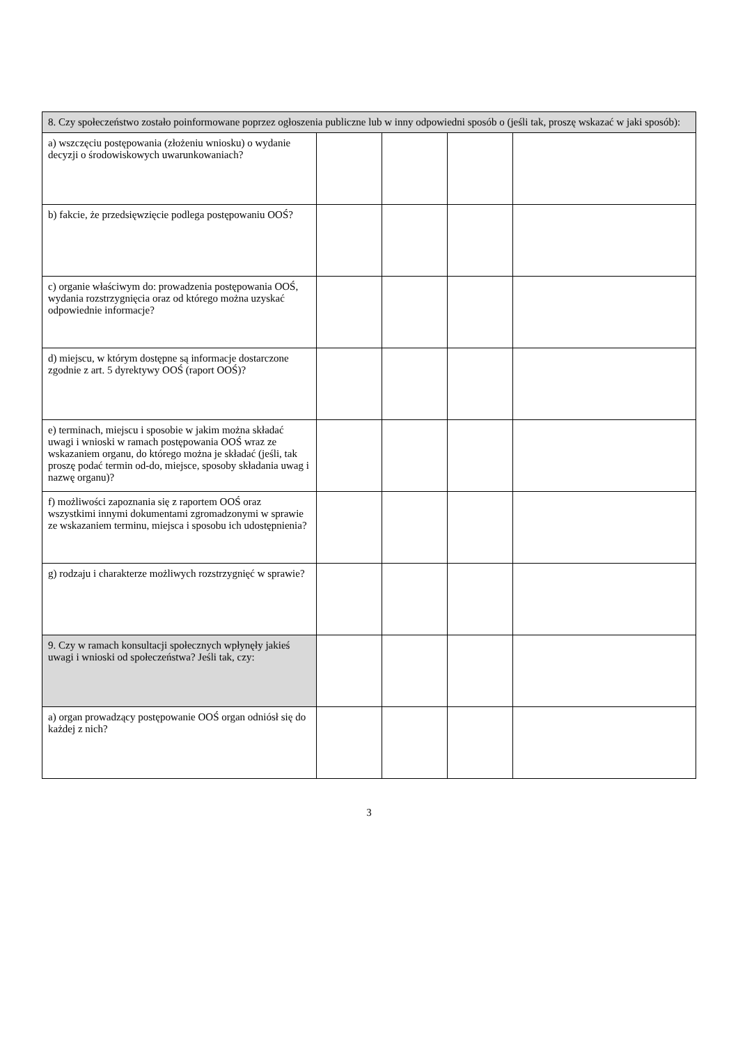| 8. Czy społeczeństwo zostało poinformowane poprzez ogłoszenia publiczne lub w inny odpowiedni sposób o (jeśli tak, proszę wskazać w jaki sposób): | | | | |
| --- | --- | --- | --- | --- |
| a) wszczęciu postępowania (złożeniu wniosku) o wydanie decyzji o środowiskowych uwarunkowaniach? | | | | |
| b) fakcie, że przedsięwzięcie podlega postępowaniu OOŚ? | | | | |
| c) organie właściwym do: prowadzenia postępowania OOŚ, wydania rozstrzygnięcia oraz od którego można uzyskać odpowiednie informacje? | | | | |
| d) miejscu, w którym dostępne są informacje dostarczone zgodnie z art. 5 dyrektywy OOŚ (raport OOŚ)? | | | | |
| e) terminach, miejscu i sposobie w jakim można składać uwagi i wnioski w ramach postępowania OOŚ wraz ze wskazaniem organu, do którego można je składać (jeśli, tak proszę podać termin od-do, miejsce, sposoby składania uwag i nazwę organu)? | | | | |
| f) możliwości zapoznania się z raportem OOŚ oraz wszystkimi innymi dokumentami zgromadzonymi w sprawie ze wskazaniem terminu, miejsca i sposobu ich udostępnienia? | | | | |
| g) rodzaju i charakterze możliwych rozstrzygnięć w sprawie? | | | | |
| 9. Czy w ramach konsultacji społecznych wpłynęły jakieś uwagi i wnioski od społeczeństwa? Jeśli tak, czy: | | | | |
| a) organ prowadzący postępowanie OOŚ organ odniósł się do każdej z nich? | | | | |
3